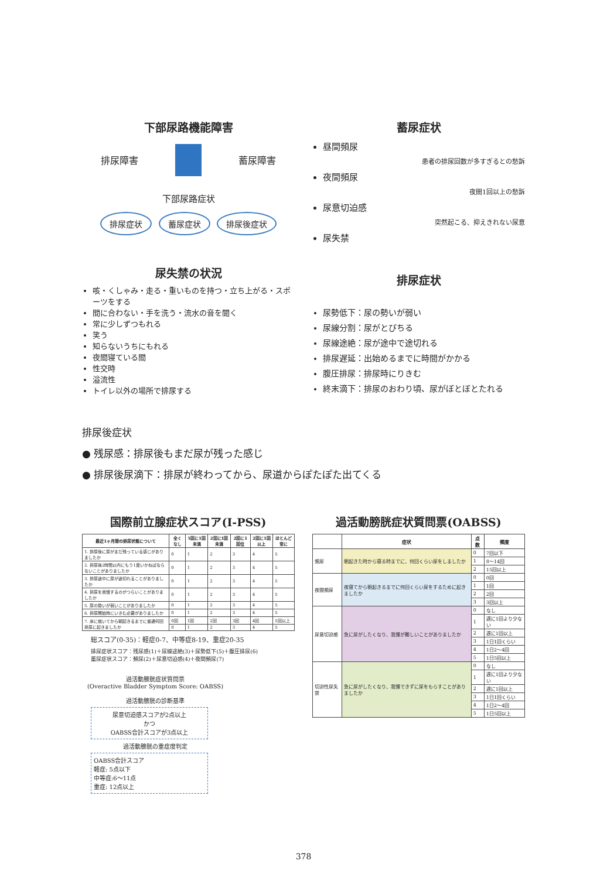下部尿路機能障害
排尿障害 蓄尿障害
下部尿路症状
排尿症状 蓄尿症状 排尿後症状
蓄尿症状
昼間頻尿
患者の排尿回数が多すぎるとの愁訴
夜間頻尿
夜間1回以上の愁訴
尿意切迫感
突然起こる、抑えきれない尿意
尿失禁
尿失禁の状況
咳・くしゃみ・走る・重いものを持つ・立ち上がる・スポーツをする
間に合わない・手を洗う・流水の音を聞く
常に少しずつもれる
笑う
知らないうちにもれる
夜間寝ている間
性交時
溢流性
トイレ以外の場所で排尿する
排尿症状
尿勢低下：尿の勢いが弱い
尿線分割：尿がとびちる
尿線途絶：尿が途中で途切れる
排尿遅延：出始めるまでに時間がかかる
腹圧排尿：排尿時にりきむ
終末滴下：排尿のおわり頃、尿がぼとぼとたれる
排尿後症状
● 残尿感：排尿後もまだ尿が残った感じ
● 排尿後尿滴下：排尿が終わってから、尿道からぽたぽた出てくる
国際前立腺症状スコア(I-PSS)
| 最近1ヶ月間の排尿状態について | 全くなし | 5回に1回未満 | 2回に1回未満 | 2回に1回位 | 2回に1回以上 | ほとんど常に |
| --- | --- | --- | --- | --- | --- | --- |
| 1. 排尿後に尿がまだ残っている感じがありましたか | 0 | 1 | 2 | 3 | 4 | 5 |
| 2. 排尿後2時間以内にもう1度いかねばならないことがありましたか | 0 | 1 | 2 | 3 | 4 | 5 |
| 3. 排尿途中に尿が途切れることがありましたか | 0 | 1 | 2 | 3 | 4 | 5 |
| 4. 排尿を我慢するのがつらいことがありましたか | 0 | 1 | 2 | 3 | 4 | 5 |
| 5. 尿の勢いが弱いことがありましたか | 0 | 1 | 2 | 3 | 4 | 5 |
| 6. 排尿開始時にいきむ必要がありましたか | 0 | 1 | 2 | 3 | 4 | 5 |
| 7. 床に就いてから朝起きるまでに普通何回排尿に起きましたか | 0回 | 1回 | 2回 | 3回 | 4回 | 5回以上 |
| | 0 | 1 | 2 | 3 | 4 | 5 |
総スコア(0-35)：軽症0-7、中等症8-19、重症20-35
排尿症状スコア：残尿感(1)＋尿線途絶(3)＋尿勢低下(5)＋腹圧排尿(6)
蓄尿症状スコア：頻尿(2)＋尿意切迫感(4)＋夜間頻尿(7)
過活動膀胱症状質問票
(Overactive Bladder Symptom Score: OABSS)
過活動膀胱の診断基準
尿意切迫感スコアが2点以上
かつ
OABSS合計スコアが3点以上
過活動膀胱の重症度判定
OABSS合計スコア
軽症: 5点以下
中等症:6～11点
重症: 12点以上
過活動膀胱症状質問票(OABSS)
| | 症状 | 点数 | 頻度 |
| --- | --- | --- | --- |
| 頻尿 | 朝起きた時から寝る時までに、何回くらい尿をしましたか | 0 | 7回以下 |
| | | 1 | 8～14回 |
| | | 2 | 15回以上 |
| 夜間頻尿 | 夜寝てから朝起きるまでに何回くらい尿をするために起きましたか | 0 | 0回 |
| | | 1 | 1回 |
| | | 2 | 2回 |
| | | 3 | 3回以上 |
| 尿意切迫感 | 急に尿がしたくなり、我慢が難しいことがありましたか | 0 | なし |
| | | 1 | 週に1回より少ない |
| | | 2 | 週に1回以上 |
| | | 3 | 1日1回くらい |
| | | 4 | 1日2～4回 |
| | | 5 | 1日5回以上 |
| 切迫性尿失禁 | 急に尿がしたくなり、我慢できずに尿をもらすことがありましたか | 0 | なし |
| | | 1 | 週に1回より少ない |
| | | 2 | 週に1回以上 |
| | | 3 | 1日1回くらい |
| | | 4 | 1日2～4回 |
| | | 5 | 1日5回以上 |
378